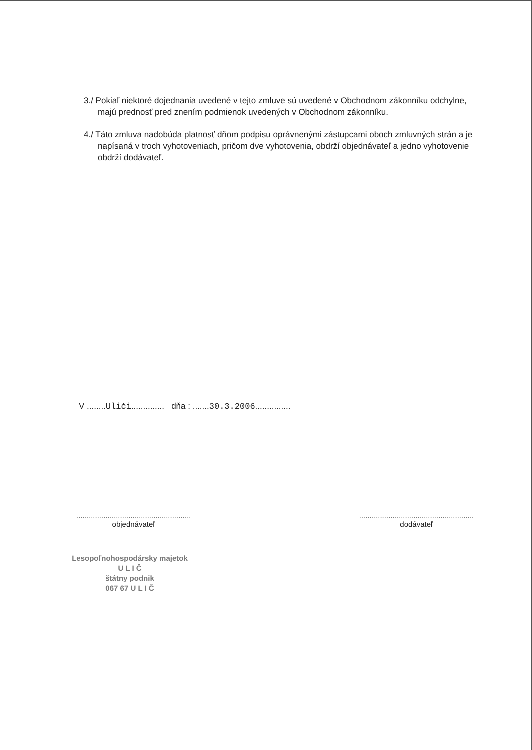3./ Pokiaľ niektoré dojednania uvedené v tejto zmluve sú uvedené v Obchodnom zákonníku odchylne, majú prednosť pred znením podmienok uvedených v Obchodnom zákonníku.
4./ Táto zmluva nadobúda platnosť dňom podpisu oprávnenými zástupcami oboch zmluvných strán a je napísaná v troch vyhotoveniach, pričom dve vyhotovenia, obdrží objednávateľ a jedno vyhotovenie obdrží dodávateľ.
V ........Uliči.............. dňa : .......30.3.2006...............
.......................................................
objednávateľ
.......................................................
dodávateľ
Lesopoľnohospodársky majetok
U L I Č
štátny podnik
067 67 U L I Č